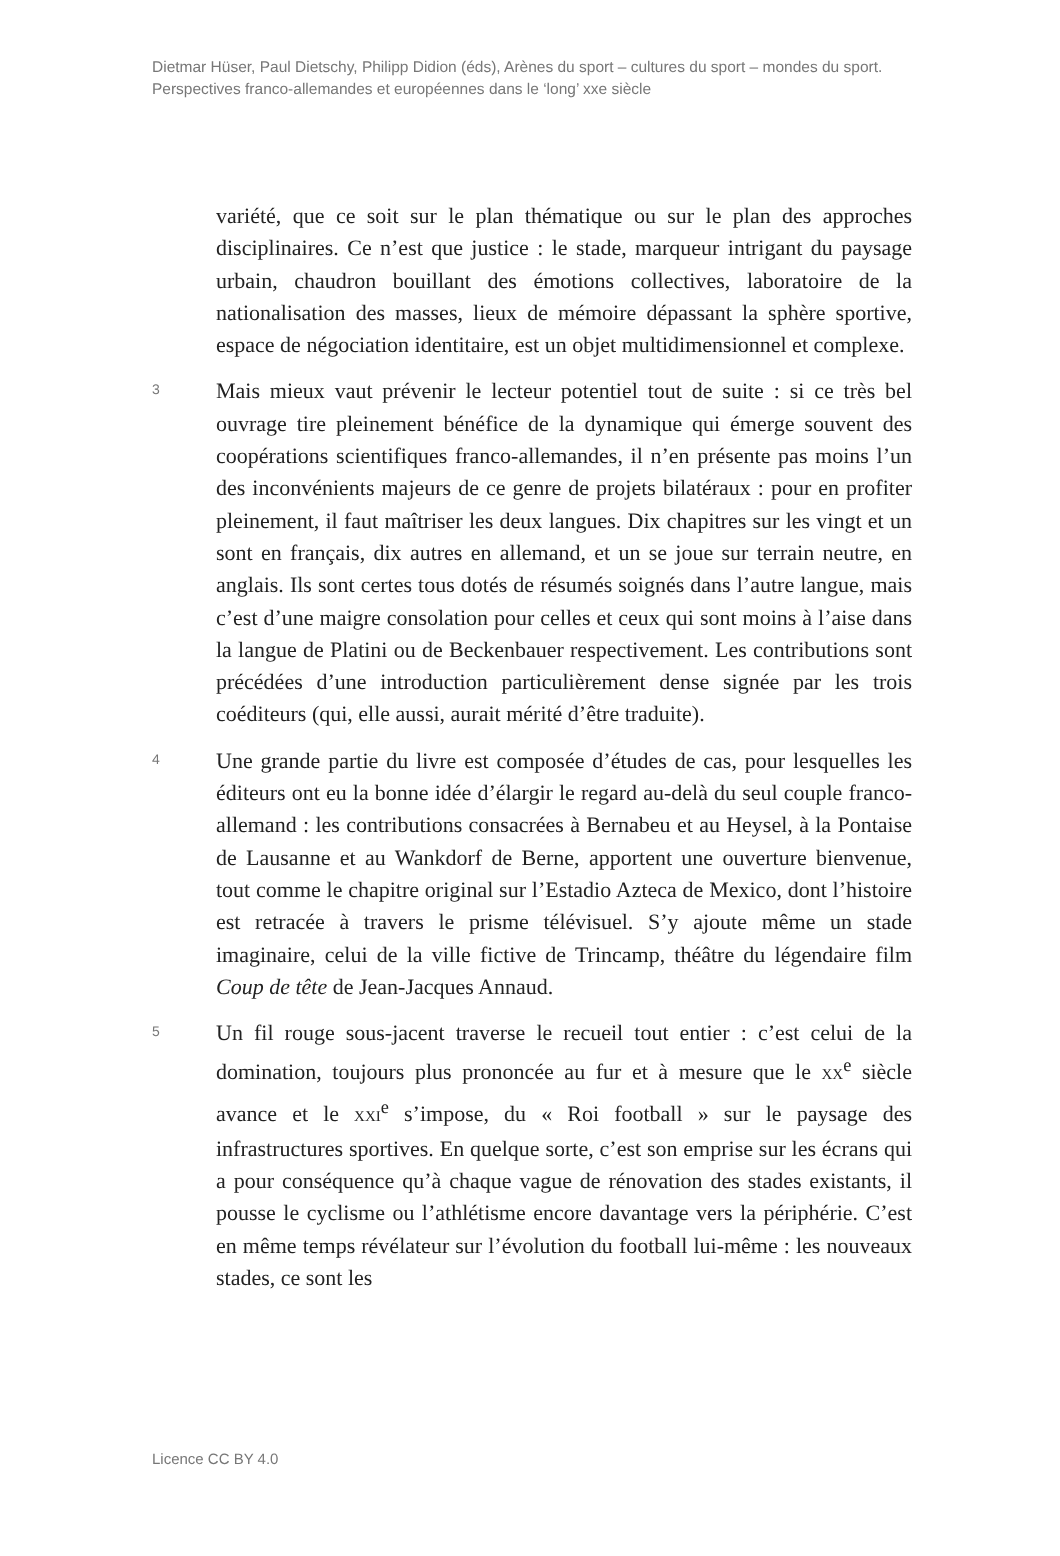Dietmar Hüser, Paul Dietschy, Philipp Didion (éds), Arènes du sport – cultures du sport – mondes du sport. Perspectives franco-allemandes et européennes dans le ‘long’ xxe siècle
variété, que ce soit sur le plan thématique ou sur le plan des approches disciplinaires. Ce n’est que justice : le stade, marqueur intrigant du paysage urbain, chaudron bouillant des émotions collectives, laboratoire de la nationalisation des masses, lieux de mémoire dépassant la sphère sportive, espace de négociation identitaire, est un objet multidimensionnel et complexe.
3
Mais mieux vaut prévenir le lecteur potentiel tout de suite : si ce très bel ouvrage tire pleinement bénéfice de la dynamique qui émerge souvent des coopérations scientifiques franco-allemandes, il n’en présente pas moins l’un des inconvénients majeurs de ce genre de projets bilatéraux : pour en profiter pleinement, il faut maîtriser les deux langues. Dix chapitres sur les vingt et un sont en français, dix autres en allemand, et un se joue sur terrain neutre, en anglais. Ils sont certes tous dotés de résumés soignés dans l’autre langue, mais c’est d’une maigre consolation pour celles et ceux qui sont moins à l’aise dans la langue de Platini ou de Beckenbauer respectivement. Les contributions sont précédées d’une introduction particulièrement dense signée par les trois coéditeurs (qui, elle aussi, aurait mérité d’être traduite).
4
Une grande partie du livre est composée d’études de cas, pour lesquelles les éditeurs ont eu la bonne idée d’élargir le regard au-delà du seul couple franco-allemand : les contributions consacrées à Bernabeu et au Heysel, à la Pontaise de Lausanne et au Wankdorf de Berne, apportent une ouverture bienvenue, tout comme le chapitre original sur l’Estadio Azteca de Mexico, dont l’histoire est retracée à travers le prisme télévisuel. S’y ajoute même un stade imaginaire, celui de la ville fictive de Trincamp, théâtre du légendaire film Coup de tête de Jean-Jacques Annaud.
5
Un fil rouge sous-jacent traverse le recueil tout entier : c’est celui de la domination, toujours plus prononcée au fur et à mesure que le XX<sup>e</sup> siècle avance et le XXI<sup>e</sup> s’impose, du « Roi football » sur le paysage des infrastructures sportives. En quelque sorte, c’est son emprise sur les écrans qui a pour conséquence qu’à chaque vague de rénovation des stades existants, il pousse le cyclisme ou l’athlétisme encore davantage vers la périphérie. C’est en même temps révélateur sur l’évolution du football lui-même : les nouveaux stades, ce sont les
Licence CC BY 4.0